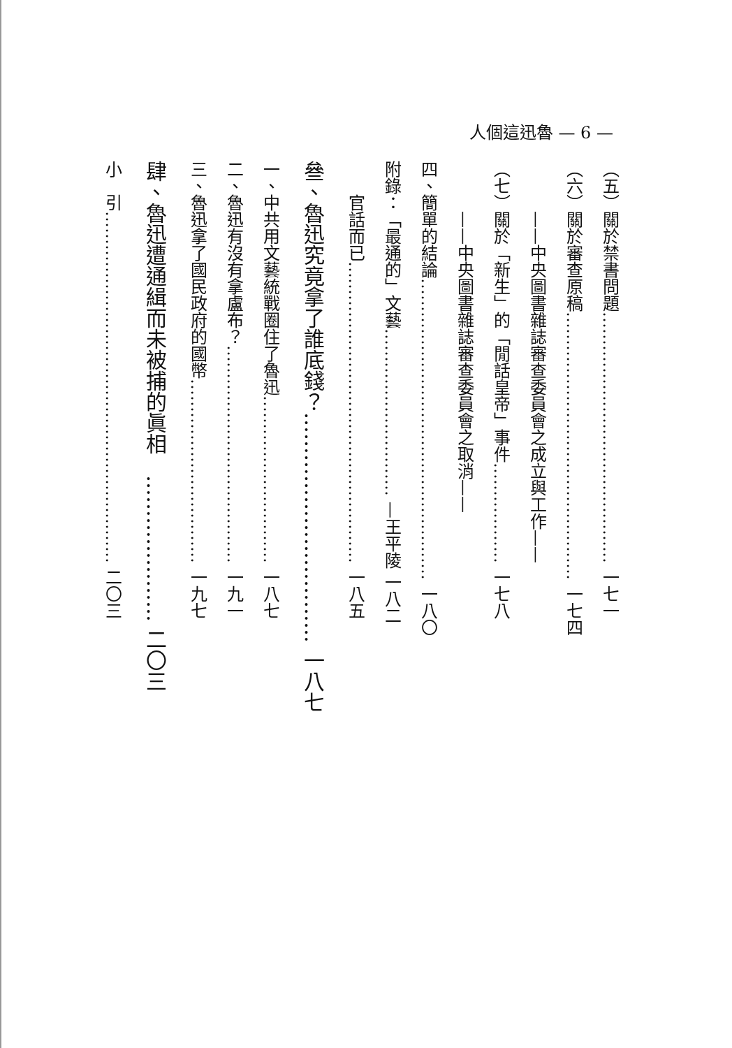人個這迅魯 — 6 —
（五）關於禁書問題……………………………………… 一七一
（六）關於審查原稿………………………………………… 一七四
　　　——中央圖書雜誌審查委員會之成立與工作——
（七）關於「新生」的「閒話皇帝」事件……………… 一七八
　　　——中央圖書雜誌審查委員會之取消——
四、簡單的結論……………………………………………… 一八〇
附錄：「最通的」文藝………………………… —王平陵 一八二
　　官話而已……………………………………………… 一八五
叄、魯迅究竟拿了誰底錢？…………………………… 一八七
一、中共用文藝統戰圈住了魯迅………………………… 一八七
二、魯迅有沒有拿盧布？………………………………… 一九一
三、魯迅拿了國民政府的國幣…………………………… 一九七
肆、魯迅遭通緝而未被捕的眞相　………………… 二〇三
小　引……………………………………………………… 二〇三